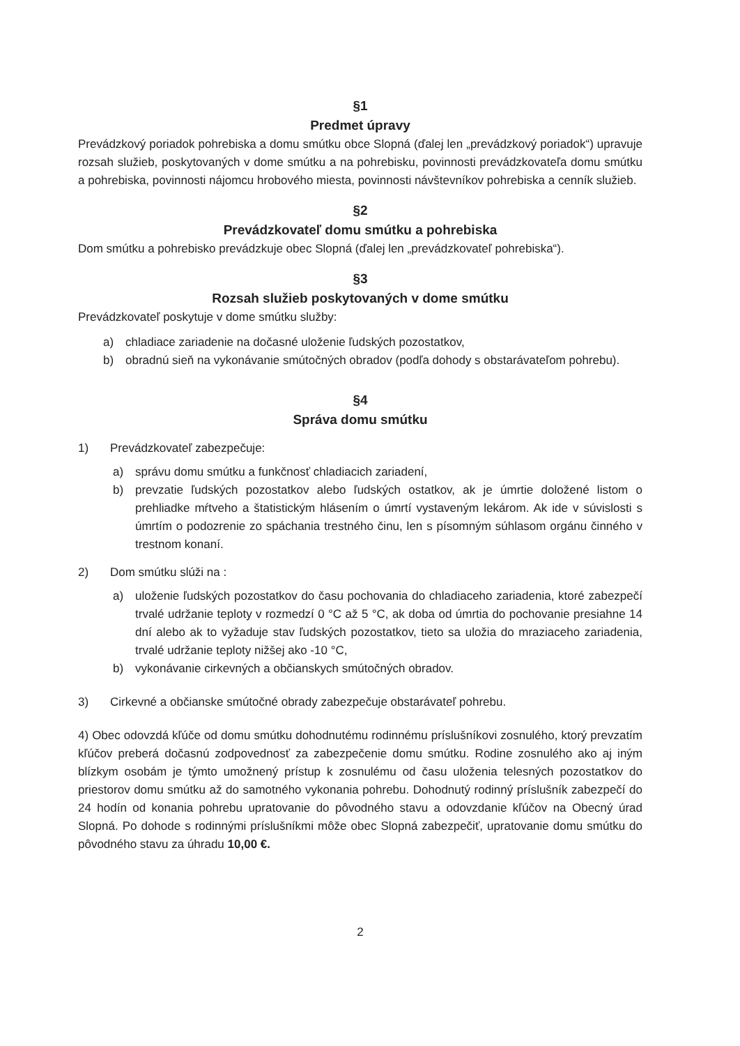§1
Predmet úpravy
Prevádzkový poriadok pohrebiska a domu smútku obce Slopná (ďalej len „prevádzkový poriadok“) upravuje rozsah služieb, poskytovaných v dome smútku a na pohrebisku, povinnosti prevádzkovateľa domu smútku a pohrebiska, povinnosti nájomcu hrobového miesta, povinnosti návštevníkov pohrebiska a cenník služieb.
§2
Prevádzkovateľ domu smútku a pohrebiska
Dom smútku a pohrebisko prevádzkuje obec Slopná (ďalej len „prevádzkovateľ pohrebiska“).
§3
Rozsah služieb poskytovaných v dome smútku
Prevádzkovateľ poskytuje v dome smútku služby:
a) chladiace zariadenie na dočasné uloženie ľudských pozostatkov,
b) obradnú sieň na vykonávanie smútočných obradov (podľa dohody s obstarávateľom pohrebu).
§4
Správa domu smútku
1) Prevádzkovateľ zabezpečuje:
a) správu domu smútku a funkčnosť chladiacich zariadení,
b) prevzatie ľudských pozostatkov alebo ľudských ostatkov, ak je úmrtie doložené listom o prehliadke mŕtveho a štatistickým hlásením o úmrtí vystaveným lekárom. Ak ide v súvislosti s úmrtím o podozrenie zo spáchania trestného činu, len s písomným súhlasom orgánu činného v trestnom konaní.
2) Dom smútku slúži na :
a) uloženie ľudských pozostatkov do času pochovania do chladiaceho zariadenia, ktoré zabezpečí trvalé udržanie teploty v rozmedzí 0 °C až 5 °C, ak doba od úmrtia do pochovanie presiahne 14 dní alebo ak to vyžaduje stav ľudských pozostatkov, tieto sa uložia do mraziaceho zariadenia, trvalé udržanie teploty nižšej ako -10 °C,
b) vykonávanie cirkevných a občianskych smútočných obradov.
3) Cirkevné a občianske smútočné obrady zabezpečuje obstarávateľ pohrebu.
4) Obec odovzdá kľúče od domu smútku dohodnutému rodinnému príslušníkovi zosnulého, ktorý prevzatím kľúčov preberá dočasnú zodpovednosť za zabezpečenie domu smútku. Rodine zosnulého ako aj iným blízkym osobám je týmto umožnený prístup k zosnulému od času uloženia telesných pozostatkov do priestorov domu smútku až do samotného vykonania pohrebu. Dohodnutý rodinný príslušník zabezpečí do 24 hodín od konania pohrebu upratovanie do pôvodného stavu a odovzdanie kľúčov na Obecný úrad Slopná. Po dohode s rodinnými príslušníkmi môže obec Slopná zabezpečiť, upratovanie domu smútku do pôvodného stavu za úhradu 10,00 €.
2